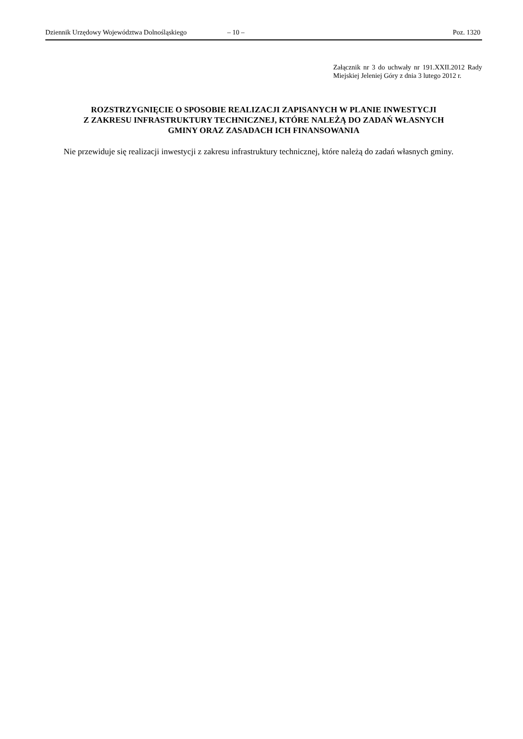Dziennik Urzędowy Województwa Dolnośląskiego – 10 – Poz. 1320
Załącznik nr 3 do uchwały nr 191.XXII.2012 Rady Miejskiej Jeleniej Góry z dnia 3 lutego 2012 r.
ROZSTRZYGNIĘCIE O SPOSOBIE REALIZACJI ZAPISANYCH W PLANIE INWESTYCJI
Z ZAKRESU INFRASTRUKTURY TECHNICZNEJ, KTÓRE NALEŻĄ DO ZADAŃ WŁASNYCH
GMINY ORAZ ZASADACH ICH FINANSOWANIA
Nie przewiduje się realizacji inwestycji z zakresu infrastruktury technicznej, które należą do zadań własnych gminy.